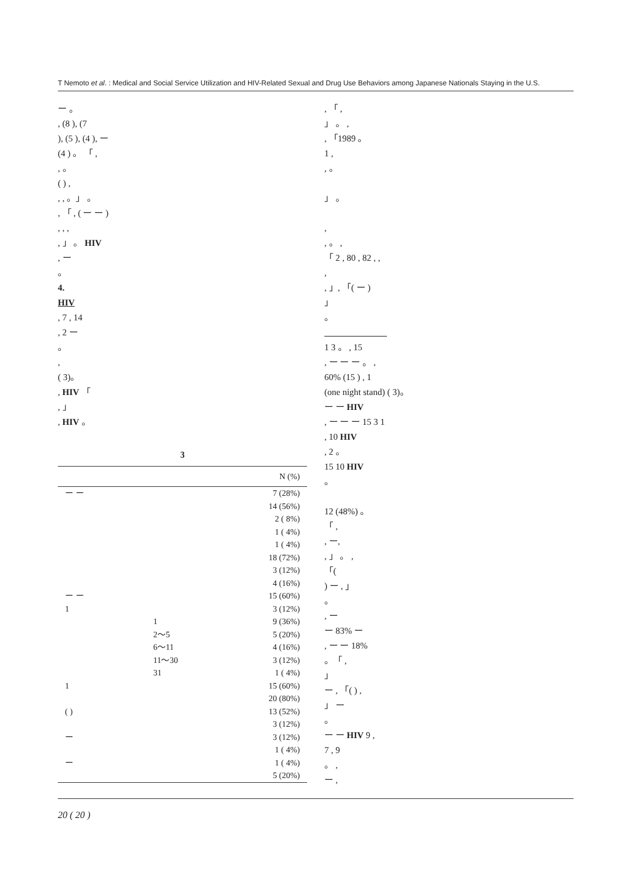T Nemoto et al. : Medical and Social Service Utilization and HIV-Related Sexual and Drug Use Behaviors among Japanese Nationals Staying in the U.S.
ー 。
, (8 ), (7
), (5 ), (4 ), ー
(4 ) 。 「 ,
, 。
( ) ,
, , 。」 。
, 「 , ( ー ー )
, , ,
, 」 。 HIV
, ー
。
4.
HIV
, 7 , 14
, 2 ー
。
,
( 3)。
, HIV 「
, 」
, HIV 。
3
| N (%) | |
| --- | --- |
| ー ー | 7 (28%) |
| | 14 (56%) |
| | 2 ( 8%) |
| | 1 ( 4%) |
| | 1 ( 4%) |
| | 18 (72%) |
| | 3 (12%) |
| | 4 (16%) |
| ー ー | 15 (60%) |
| 1 | 3 (12%) |
| 1 | 9 (36%) |
| 2〜5 | 5 (20%) |
| 6〜11 | 4 (16%) |
| 11〜30 | 3 (12%) |
| 31 | 1 ( 4%) |
| 1 | 15 (60%) |
| | 20 (80%) |
| ( ) | 13 (52%) |
| | 3 (12%) |
| ー | 3 (12%) |
| | 1 ( 4%) |
| ー | 1 ( 4%) |
| | 5 (20%) |
, 「 ,
」 。 ,
, 「1989 。
1 ,
, 。
」 。
,
, 。 ,
「 2 , 80 , 82 , ,
,
, 」, 「( ー )
」
。
　　　　　　　
1 3 。 , 15
, ー ー ー 。 ,
60% (15 ) , 1
(one night stand) ( 3)。
ー ー HIV
, ー ー ー 15 3 1
, 10 HIV
, 2 。
15 10 HIV
。
12 (48%) 。
「 ,
, ー,
, 」 。 ,
「(
) ー , 」
。
, ー
ー 83% ー
, ー ー 18%
。「 ,
」
ー , 「( ) ,
」 ー
。
ー ー HIV 9 ,
7 , 9
。 ,
ー ,
20 ( 20 )